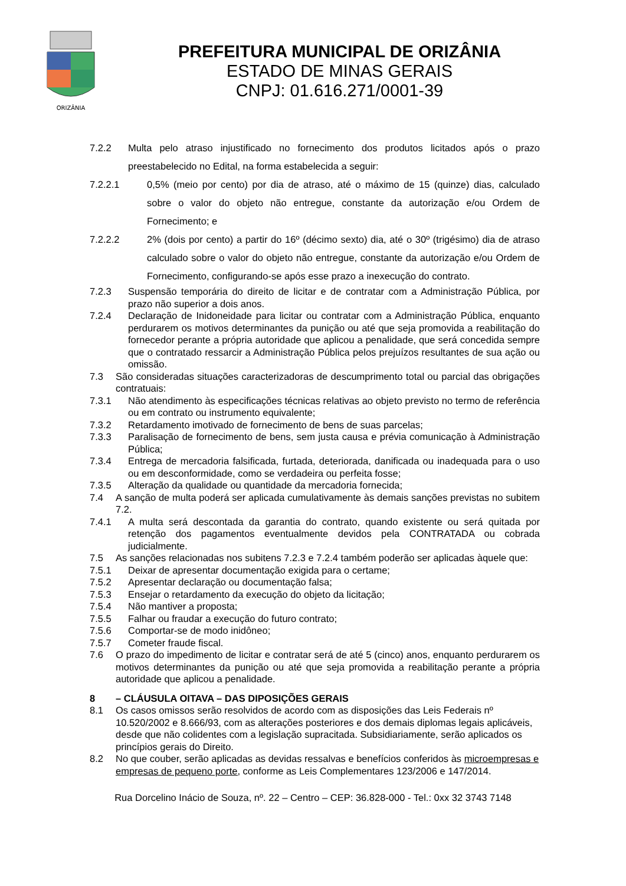ORIZÂNIA
PREFEITURA MUNICIPAL DE ORIZÂNIA
ESTADO DE MINAS GERAIS
CNPJ: 01.616.271/0001-39
7.2.2 Multa pelo atraso injustificado no fornecimento dos produtos licitados após o prazo preestabelecido no Edital, na forma estabelecida a seguir:
7.2.2.1 0,5% (meio por cento) por dia de atraso, até o máximo de 15 (quinze) dias, calculado sobre o valor do objeto não entregue, constante da autorização e/ou Ordem de Fornecimento; e
7.2.2.2 2% (dois por cento) a partir do 16º (décimo sexto) dia, até o 30º (trigésimo) dia de atraso calculado sobre o valor do objeto não entregue, constante da autorização e/ou Ordem de Fornecimento, configurando-se após esse prazo a inexecução do contrato.
7.2.3 Suspensão temporária do direito de licitar e de contratar com a Administração Pública, por prazo não superior a dois anos.
7.2.4 Declaração de Inidoneidade para licitar ou contratar com a Administração Pública, enquanto perdurarem os motivos determinantes da punição ou até que seja promovida a reabilitação do fornecedor perante a própria autoridade que aplicou a penalidade, que será concedida sempre que o contratado ressarcir a Administração Pública pelos prejuízos resultantes de sua ação ou omissão.
7.3 São consideradas situações caracterizadoras de descumprimento total ou parcial das obrigações contratuais:
7.3.1 Não atendimento às especificações técnicas relativas ao objeto previsto no termo de referência ou em contrato ou instrumento equivalente;
7.3.2 Retardamento imotivado de fornecimento de bens de suas parcelas;
7.3.3 Paralisação de fornecimento de bens, sem justa causa e prévia comunicação à Administração Pública;
7.3.4 Entrega de mercadoria falsificada, furtada, deteriorada, danificada ou inadequada para o uso ou em desconformidade, como se verdadeira ou perfeita fosse;
7.3.5 Alteração da qualidade ou quantidade da mercadoria fornecida;
7.4 A sanção de multa poderá ser aplicada cumulativamente às demais sanções previstas no subitem 7.2.
7.4.1 A multa será descontada da garantia do contrato, quando existente ou será quitada por retenção dos pagamentos eventualmente devidos pela CONTRATADA ou cobrada judicialmente.
7.5 As sanções relacionadas nos subitens 7.2.3 e 7.2.4 também poderão ser aplicadas àquele que:
7.5.1 Deixar de apresentar documentação exigida para o certame;
7.5.2 Apresentar declaração ou documentação falsa;
7.5.3 Ensejar o retardamento da execução do objeto da licitação;
7.5.4 Não mantiver a proposta;
7.5.5 Falhar ou fraudar a execução do futuro contrato;
7.5.6 Comportar-se de modo inidôneo;
7.5.7 Cometer fraude fiscal.
7.6 O prazo do impedimento de licitar e contratar será de até 5 (cinco) anos, enquanto perdurarem os motivos determinantes da punição ou até que seja promovida a reabilitação perante a própria autoridade que aplicou a penalidade.
8 – CLÁUSULA OITAVA – DAS DIPOSIÇÕES GERAIS
8.1 Os casos omissos serão resolvidos de acordo com as disposições das Leis Federais nº 10.520/2002 e 8.666/93, com as alterações posteriores e dos demais diplomas legais aplicáveis, desde que não colidentes com a legislação supracitada. Subsidiariamente, serão aplicados os princípios gerais do Direito.
8.2 No que couber, serão aplicadas as devidas ressalvas e benefícios conferidos às microempresas e empresas de pequeno porte, conforme as Leis Complementares 123/2006 e 147/2014.
Rua Dorcelino Inácio de Souza, nº. 22 – Centro – CEP: 36.828-000 - Tel.: 0xx 32 3743 7148